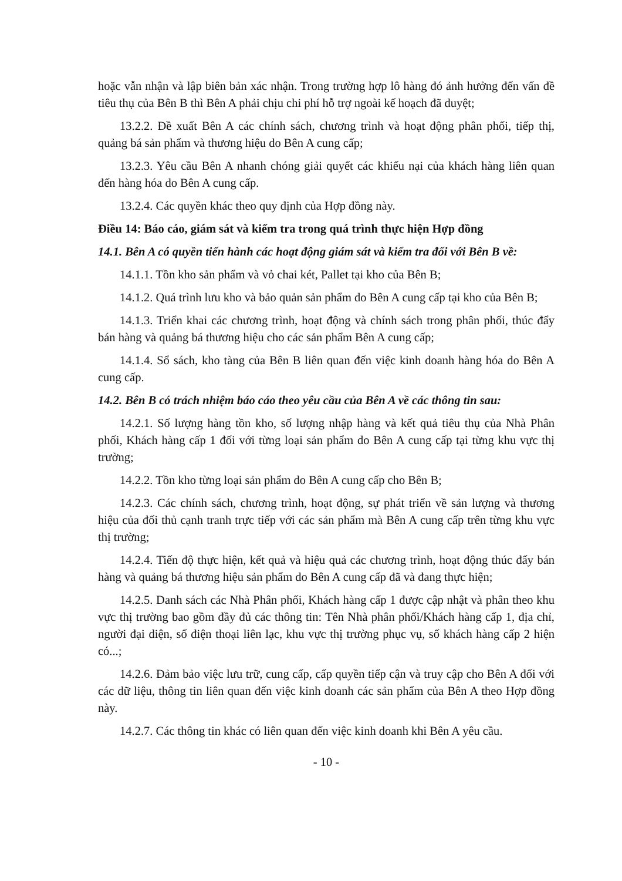hoặc vẫn nhận và lập biên bản xác nhận. Trong trường hợp lô hàng đó ảnh hưởng đến vấn đề tiêu thụ của Bên B thì Bên A phải chịu chi phí hỗ trợ ngoài kế hoạch đã duyệt;
13.2.2. Đề xuất Bên A các chính sách, chương trình và hoạt động phân phối, tiếp thị, quảng bá sản phẩm và thương hiệu do Bên A cung cấp;
13.2.3. Yêu cầu Bên A nhanh chóng giải quyết các khiếu nại của khách hàng liên quan đến hàng hóa do Bên A cung cấp.
13.2.4. Các quyền khác theo quy định của Hợp đồng này.
Điều 14: Báo cáo, giám sát và kiểm tra trong quá trình thực hiện Hợp đồng
14.1. Bên A có quyền tiến hành các hoạt động giám sát và kiểm tra đối với Bên B về:
14.1.1. Tồn kho sản phẩm và vỏ chai két, Pallet tại kho của Bên B;
14.1.2. Quá trình lưu kho và bảo quản sản phẩm do Bên A cung cấp tại kho của Bên B;
14.1.3. Triển khai các chương trình, hoạt động và chính sách trong phân phối, thúc đẩy bán hàng và quảng bá thương hiệu cho các sản phẩm Bên A cung cấp;
14.1.4. Sổ sách, kho tàng của Bên B liên quan đến việc kinh doanh hàng hóa do Bên A cung cấp.
14.2. Bên B có trách nhiệm báo cáo theo yêu cầu của Bên A về các thông tin sau:
14.2.1. Số lượng hàng tồn kho, số lượng nhập hàng và kết quả tiêu thụ của Nhà Phân phối, Khách hàng cấp 1 đối với từng loại sản phẩm do Bên A cung cấp tại từng khu vực thị trường;
14.2.2. Tồn kho từng loại sản phẩm do Bên A cung cấp cho Bên B;
14.2.3. Các chính sách, chương trình, hoạt động, sự phát triển về sản lượng và thương hiệu của đối thủ cạnh tranh trực tiếp với các sản phẩm mà Bên A cung cấp trên từng khu vực thị trường;
14.2.4. Tiến độ thực hiện, kết quả và hiệu quả các chương trình, hoạt động thúc đẩy bán hàng và quảng bá thương hiệu sản phẩm do Bên A cung cấp đã và đang thực hiện;
14.2.5. Danh sách các Nhà Phân phối, Khách hàng cấp 1 được cập nhật và phân theo khu vực thị trường bao gồm đầy đủ các thông tin: Tên Nhà phân phối/Khách hàng cấp 1, địa chỉ, người đại diện, số điện thoại liên lạc, khu vực thị trường phục vụ, số khách hàng cấp 2 hiện có...;
14.2.6. Đảm bảo việc lưu trữ, cung cấp, cấp quyền tiếp cận và truy cập cho Bên A đối với các dữ liệu, thông tin liên quan đến việc kinh doanh các sản phẩm của Bên A theo Hợp đồng này.
14.2.7. Các thông tin khác có liên quan đến việc kinh doanh khi Bên A yêu cầu.
- 10 -